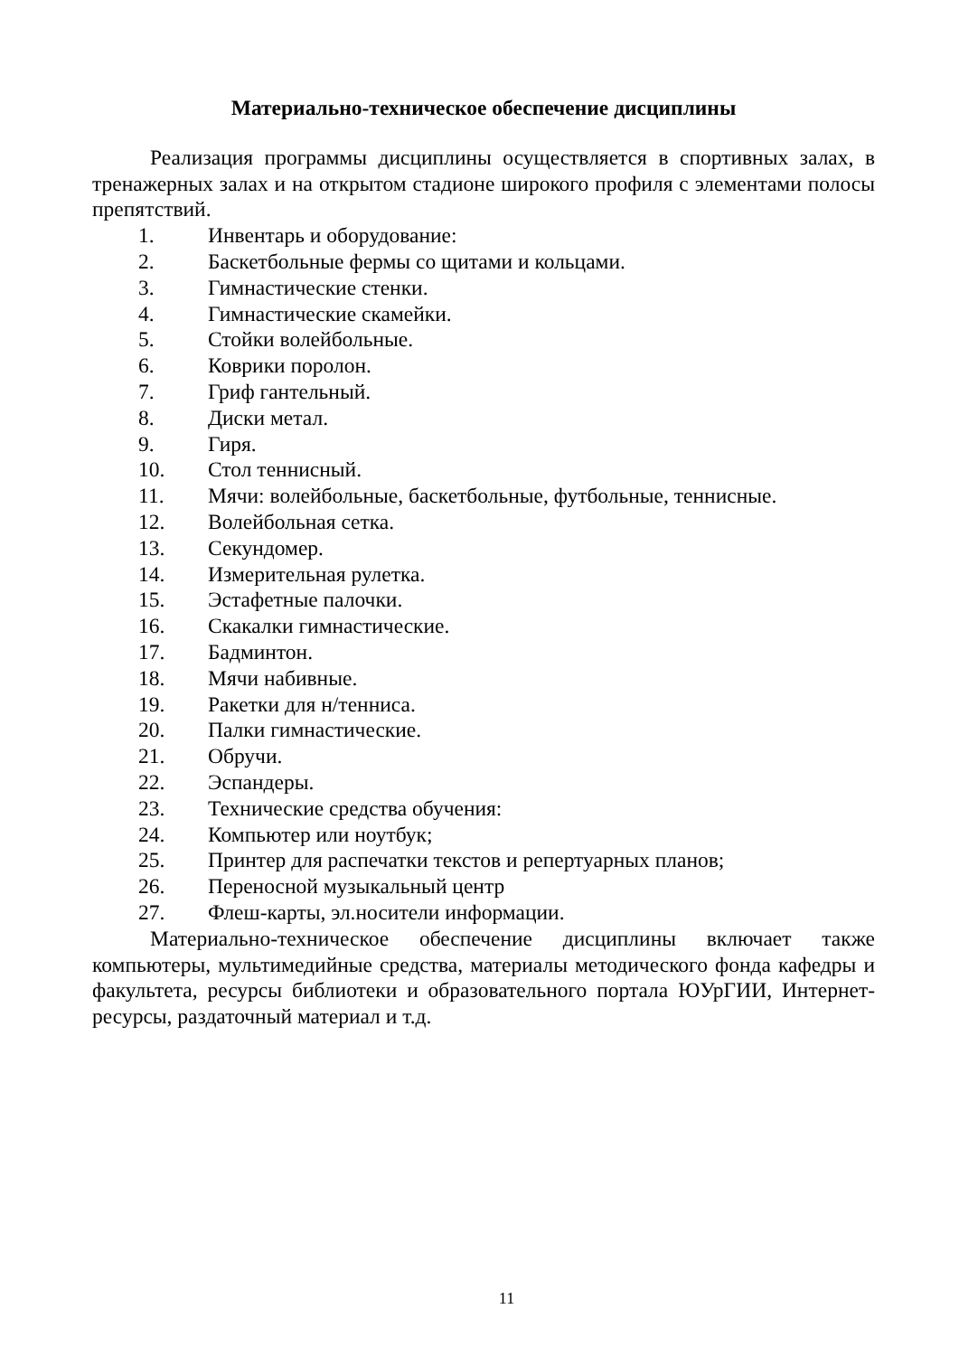Материально-техническое обеспечение дисциплины
Реализация программы дисциплины осуществляется в спортивных залах, в тренажерных залах и на открытом стадионе широкого профиля с элементами полосы препятствий.
1. Инвентарь и оборудование:
2. Баскетбольные фермы со щитами и кольцами.
3. Гимнастические стенки.
4. Гимнастические скамейки.
5. Стойки волейбольные.
6. Коврики поролон.
7. Гриф гантельный.
8. Диски метал.
9. Гиря.
10. Стол теннисный.
11. Мячи: волейбольные, баскетбольные, футбольные, теннисные.
12. Волейбольная сетка.
13. Секундомер.
14. Измерительная рулетка.
15. Эстафетные палочки.
16. Скакалки гимнастические.
17. Бадминтон.
18. Мячи набивные.
19. Ракетки для н/тенниса.
20. Палки гимнастические.
21. Обручи.
22. Эспандеры.
23. Технические средства обучения:
24. Компьютер или ноутбук;
25. Принтер для распечатки текстов и репертуарных планов;
26. Переносной музыкальный центр
27. Флеш-карты, эл.носители информации.
Материально-техническое обеспечение дисциплины включает также компьютеры, мультимедийные средства, материалы методического фонда кафедры и факультета, ресурсы библиотеки и образовательного портала ЮУрГИИ, Интернет-ресурсы, раздаточный материал и т.д.
11